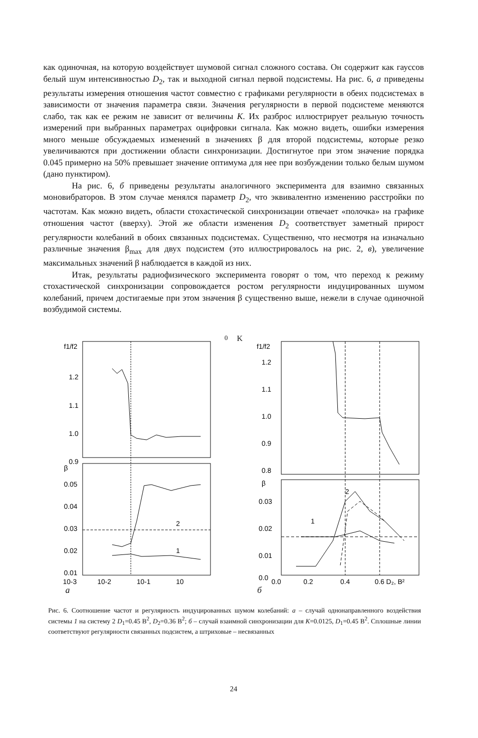как одиночная, на которую воздействует шумовой сигнал сложного состава. Он содержит как гауссов белый шум интенсивностью D<sub>2</sub>, так и выходной сигнал первой подсистемы. На рис. 6, а приведены результаты измерения отношения частот совместно с графиками регулярности в обеих подсистемах в зависимости от значения параметра связи. Значения регулярности в первой подсистеме меняются слабо, так как ее режим не зависит от величины K. Их разброс иллюстрирует реальную точность измерений при выбранных параметрах оцифровки сигнала. Как можно видеть, ошибки измерения много меньше обсуждаемых изменений в значениях β для второй подсистемы, которые резко увеличиваются при достижении области синхронизации. Достигнутое при этом значение порядка 0.045 примерно на 50% превышает значение оптимума для нее при возбуждении только белым шумом (дано пунктиром).
На рис. 6, б приведены результаты аналогичного эксперимента для взаимно связанных моновибраторов. В этом случае менялся параметр D<sub>2</sub>, что эквивалентно изменению расстройки по частотам. Как можно видеть, области стохастической синхронизации отвечает «полочка» на графике отношения частот (вверху). Этой же области изменения D<sub>2</sub> соответствует заметный прирост регулярности колебаний в обоих связанных подсистемах. Существенно, что несмотря на изначально различные значения β<sub>max</sub> для двух подсистем (это иллюстрировалось на рис. 2, в), увеличение максимальных значений β наблюдается в каждой из них.
Итак, результаты радиофизического эксперимента говорят о том, что переход к режиму стохастической синхронизации сопровождается ростом регулярности индуцированных шумом колебаний, причем достигаемые при этом значения β существенно выше, нежели в случае одиночной возбудимой системы.
f1/f2
1.2
1.1
1.0
0.9
β
0.05
0.04
0.03
0.02
0.01
2
1
10-3
10-2
10-1
100 K
f1/f2
1.2
1.1
1.0
0.9
0.8
β
0.03
0.02
0.01
0.0
2
1
0.0
0.2
0.4
0.6 D₂, В²
а б
Рис. 6. Соотношение частот и регулярность индуцированных шумом колебаний: а – случай однонаправленного воздействия системы 1 на систему 2 D<sub>1</sub>=0.45 В<sup>2</sup>, D<sub>2</sub>=0.36 В<sup>2</sup>; б – случай взаимной синхронизации для K=0.0125, D<sub>1</sub>=0.45 В<sup>2</sup>. Сплошные линии соответствуют регулярности связанных подсистем, а штриховые – несвязанных
24